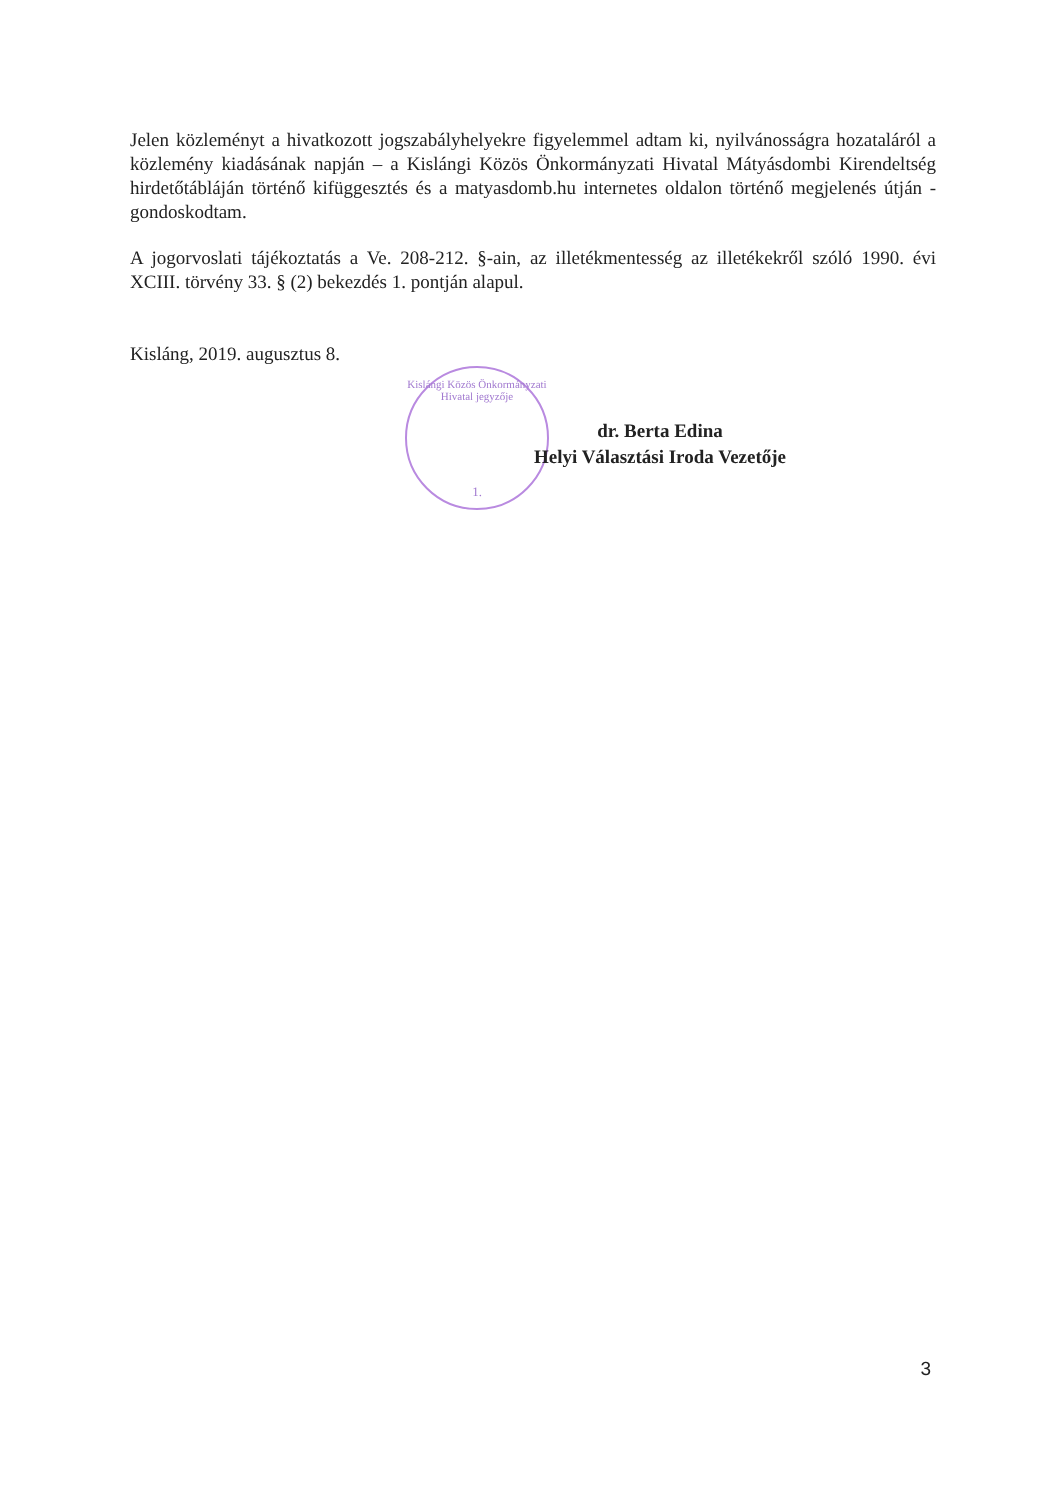Kislángi Közös Önkormányzati Hivatal jegyzője
1.
Jelen közleményt a hivatkozott jogszabályhelyekre figyelemmel adtam ki, nyilvánosságra hozataláról a közlemény kiadásának napján – a Kislángi Közös Önkormányzati Hivatal Mátyásdombi Kirendeltség hirdetőtábláján történő kifüggesztés és a matyasdomb.hu internetes oldalon történő megjelenés útján - gondoskodtam.
A jogorvoslati tájékoztatás a Ve. 208-212. §-ain, az illetékmentesség az illetékekről szóló 1990. évi XCIII. törvény 33. § (2) bekezdés 1. pontján alapul.
Kisláng, 2019. augusztus 8.
dr. Berta Edina
Helyi Választási Iroda Vezetője
3